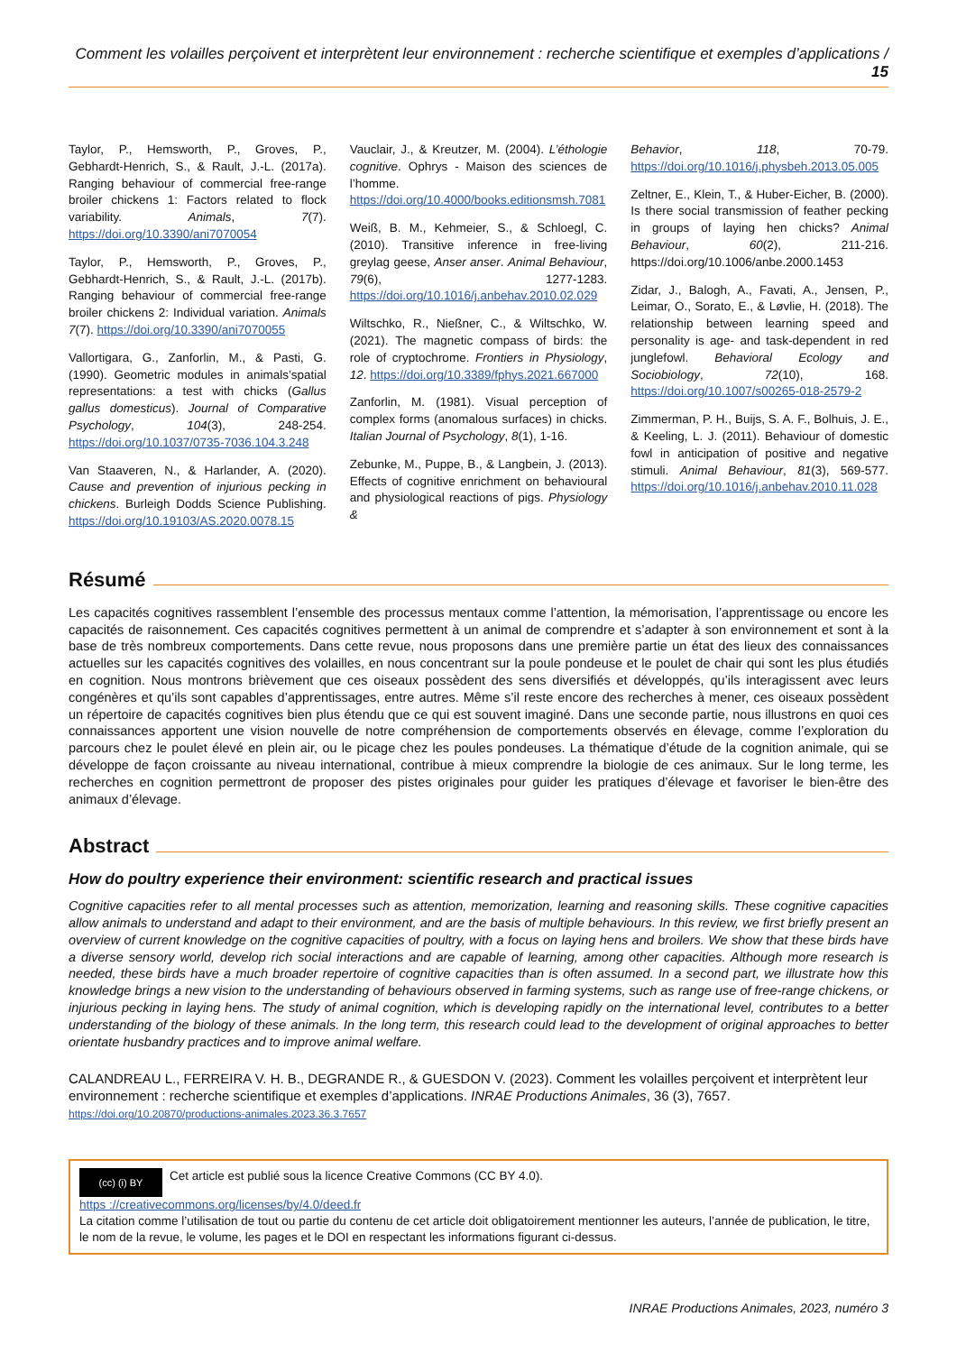Comment les volailles perçoivent et interprètent leur environnement : recherche scientifique et exemples d’applications / 15
Taylor, P., Hemsworth, P., Groves, P., Gebhardt-Henrich, S., & Rault, J.-L. (2017a). Ranging behaviour of commercial free-range broiler chickens 1: Factors related to flock variability. Animals, 7(7). https://doi.org/10.3390/ani7070054
Taylor, P., Hemsworth, P., Groves, P., Gebhardt-Henrich, S., & Rault, J.-L. (2017b). Ranging behaviour of commercial free-range broiler chickens 2: Individual variation. Animals 7(7). https://doi.org/10.3390/ani7070055
Vallortigara, G., Zanforlin, M., & Pasti, G. (1990). Geometric modules in animals’spatial representations: a test with chicks (Gallus gallus domesticus). Journal of Comparative Psychology, 104(3), 248-254. https://doi.org/10.1037/0735-7036.104.3.248
Van Staaveren, N., & Harlander, A. (2020). Cause and prevention of injurious pecking in chickens. Burleigh Dodds Science Publishing. https://doi.org/10.19103/AS.2020.0078.15
Vauclair, J., & Kreutzer, M. (2004). L’éthologie cognitive. Ophrys - Maison des sciences de l’homme. https://doi.org/10.4000/books.editionsmsh.7081
Weiß, B. M., Kehmeier, S., & Schloegl, C. (2010). Transitive inference in free-living greylag geese, Anser anser. Animal Behaviour, 79(6), 1277-1283. https://doi.org/10.1016/j.anbehav.2010.02.029
Wiltschko, R., Nießner, C., & Wiltschko, W. (2021). The magnetic compass of birds: the role of cryptochrome. Frontiers in Physiology, 12. https://doi.org/10.3389/fphys.2021.667000
Zanforlin, M. (1981). Visual perception of complex forms (anomalous surfaces) in chicks. Italian Journal of Psychology, 8(1), 1-16.
Zebunke, M., Puppe, B., & Langbein, J. (2013). Effects of cognitive enrichment on behavioural and physiological reactions of pigs. Physiology &
Behavior, 118, 70-79. https://doi.org/10.1016/j.physbeh.2013.05.005
Zeltner, E., Klein, T., & Huber-Eicher, B. (2000). Is there social transmission of feather pecking in groups of laying hen chicks? Animal Behaviour, 60(2), 211-216. https://doi.org/10.1006/anbe.2000.1453
Zidar, J., Balogh, A., Favati, A., Jensen, P., Leimar, O., Sorato, E., & Løvlie, H. (2018). The relationship between learning speed and personality is age- and task-dependent in red junglefowl. Behavioral Ecology and Sociobiology, 72(10), 168. https://doi.org/10.1007/s00265-018-2579-2
Zimmerman, P. H., Buijs, S. A. F., Bolhuis, J. E., & Keeling, L. J. (2011). Behaviour of domestic fowl in anticipation of positive and negative stimuli. Animal Behaviour, 81(3), 569-577. https://doi.org/10.1016/j.anbehav.2010.11.028
Résumé
Les capacités cognitives rassemblent l’ensemble des processus mentaux comme l’attention, la mémorisation, l’apprentissage ou encore les capacités de raisonnement. Ces capacités cognitives permettent à un animal de comprendre et s’adapter à son environnement et sont à la base de très nombreux comportements. Dans cette revue, nous proposons dans une première partie un état des lieux des connaissances actuelles sur les capacités cognitives des volailles, en nous concentrant sur la poule pondeuse et le poulet de chair qui sont les plus étudiés en cognition. Nous montrons brièvement que ces oiseaux possèdent des sens diversifiés et développés, qu’ils interagissent avec leurs congénères et qu’ils sont capables d’apprentissages, entre autres. Même s’il reste encore des recherches à mener, ces oiseaux possèdent un répertoire de capacités cognitives bien plus étendu que ce qui est souvent imaginé. Dans une seconde partie, nous illustrons en quoi ces connaissances apportent une vision nouvelle de notre compréhension de comportements observés en élevage, comme l’exploration du parcours chez le poulet élevé en plein air, ou le picage chez les poules pondeuses. La thématique d’étude de la cognition animale, qui se développe de façon croissante au niveau international, contribue à mieux comprendre la biologie de ces animaux. Sur le long terme, les recherches en cognition permettront de proposer des pistes originales pour guider les pratiques d’élevage et favoriser le bien-être des animaux d’élevage.
Abstract
How do poultry experience their environment: scientific research and practical issues
Cognitive capacities refer to all mental processes such as attention, memorization, learning and reasoning skills. These cognitive capacities allow animals to understand and adapt to their environment, and are the basis of multiple behaviours. In this review, we first briefly present an overview of current knowledge on the cognitive capacities of poultry, with a focus on laying hens and broilers. We show that these birds have a diverse sensory world, develop rich social interactions and are capable of learning, among other capacities. Although more research is needed, these birds have a much broader repertoire of cognitive capacities than is often assumed. In a second part, we illustrate how this knowledge brings a new vision to the understanding of behaviours observed in farming systems, such as range use of free-range chickens, or injurious pecking in laying hens. The study of animal cognition, which is developing rapidly on the international level, contributes to a better understanding of the biology of these animals. In the long term, this research could lead to the development of original approaches to better orientate husbandry practices and to improve animal welfare.
CALANDREAU L., FERREIRA V. H. B., DEGRANDE R., & GUESDON V. (2023). Comment les volailles perçoivent et interprètent leur environnement : recherche scientifique et exemples d’applications. INRAE Productions Animales, 36 (3), 7657.
https://doi.org/10.20870/productions-animales.2023.36.3.7657
(cc) (i) BY Cet article est publié sous la licence Creative Commons (CC BY 4.0).
https ://creativecommons.org/licenses/by/4.0/deed.fr
La citation comme l’utilisation de tout ou partie du contenu de cet article doit obligatoirement mentionner les auteurs, l’année de publication, le titre, le nom de la revue, le volume, les pages et le DOI en respectant les informations figurant ci-dessus.
INRAE Productions Animales, 2023, numéro 3